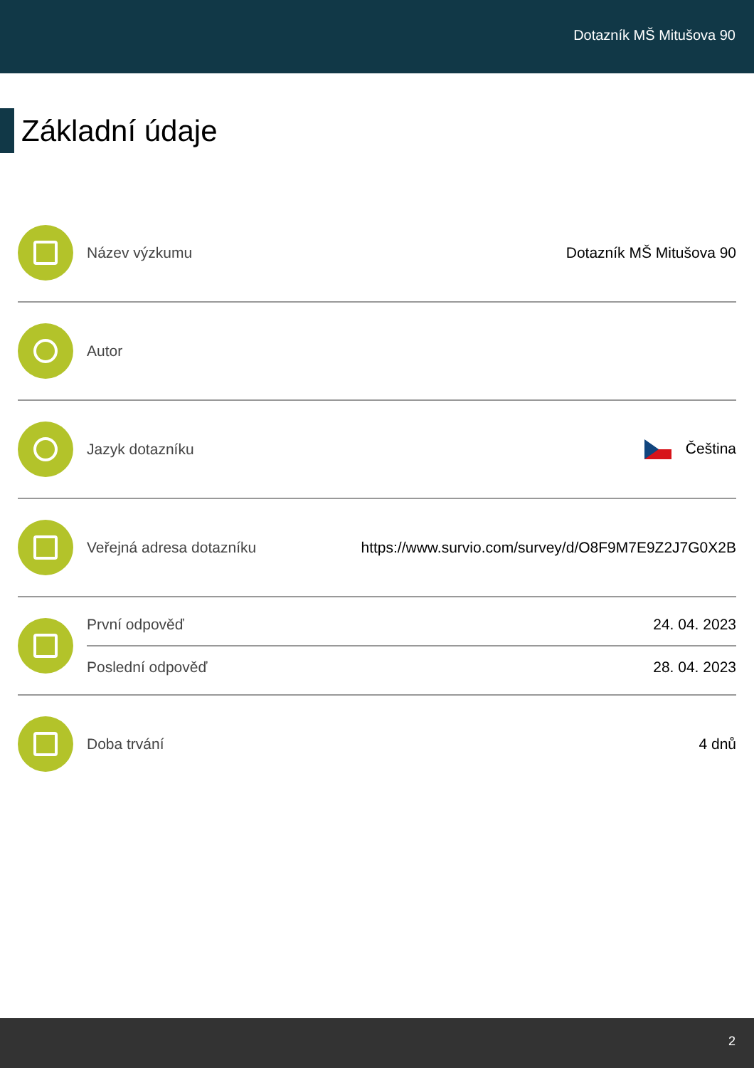Dotazník MŠ Mitušova 90
Základní údaje
Název výzkumu Dotazník MŠ Mitušova 90
Autor
Jazyk dotazníku Čeština
Veřejná adresa dotazníku
https://www.survio.com/survey/d/O8F9M7E9Z2J7G0X2B
První odpověď 24. 04. 2023
Poslední odpověď 28. 04. 2023
Doba trvání 4 dnů
2